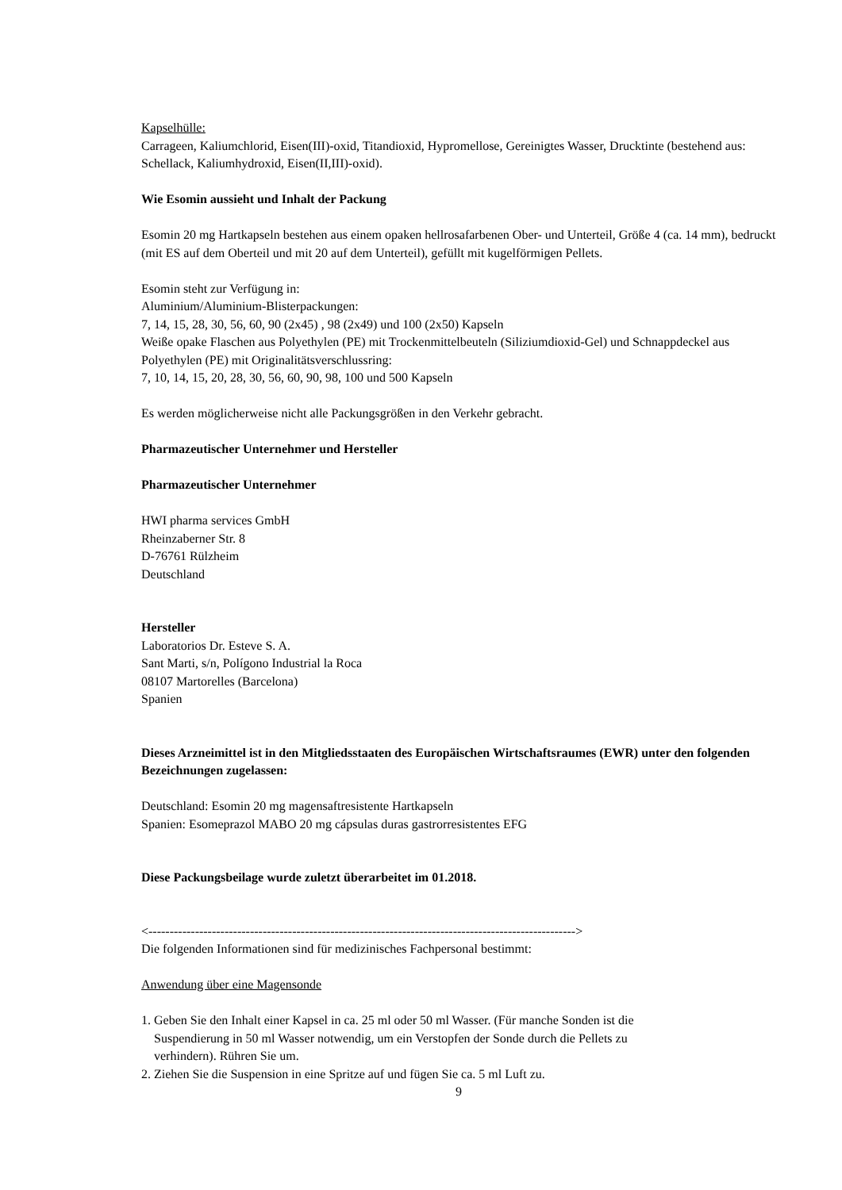Kapselhülle:
Carrageen, Kaliumchlorid, Eisen(III)-oxid, Titandioxid, Hypromellose, Gereinigtes Wasser, Drucktinte (bestehend aus: Schellack, Kaliumhydroxid, Eisen(II,III)-oxid).
Wie Esomin aussieht und Inhalt der Packung
Esomin 20 mg Hartkapseln bestehen aus einem opaken hellrosafarbenen Ober- und Unterteil, Größe 4 (ca. 14 mm), bedruckt (mit ES auf dem Oberteil und mit 20 auf dem Unterteil), gefüllt mit kugelförmigen Pellets.
Esomin steht zur Verfügung in:
Aluminium/Aluminium-Blisterpackungen:
7, 14, 15, 28, 30, 56, 60, 90 (2x45) , 98 (2x49) und 100 (2x50) Kapseln
Weiße opake Flaschen aus Polyethylen (PE) mit Trockenmittelbeuteln (Siliziumdioxid-Gel) und Schnappdeckel aus Polyethylen (PE) mit Originalitätsverschlussring:
7, 10, 14, 15, 20, 28, 30, 56, 60, 90, 98, 100 und 500 Kapseln
Es werden möglicherweise nicht alle Packungsgrößen in den Verkehr gebracht.
Pharmazeutischer Unternehmer und Hersteller
Pharmazeutischer Unternehmer
HWI pharma services GmbH
Rheinzaberner Str. 8
D-76761 Rülzheim
Deutschland
Hersteller
Laboratorios Dr. Esteve S. A.
Sant Marti, s/n, Polígono Industrial la Roca
08107 Martorelles (Barcelona)
Spanien
Dieses Arzneimittel ist in den Mitgliedsstaaten des Europäischen Wirtschaftsraumes (EWR) unter den folgenden Bezeichnungen zugelassen:
Deutschland: Esomin 20 mg magensaftresistente Hartkapseln
Spanien: Esomeprazol MABO 20 mg cápsulas duras gastrorresistentes EFG
Diese Packungsbeilage wurde zuletzt überarbeitet im 01.2018.
<----------------------------------------------------------------------------------------------------->
Die folgenden Informationen sind für medizinisches Fachpersonal bestimmt:
Anwendung über eine Magensonde
1. Geben Sie den Inhalt einer Kapsel in ca. 25 ml oder 50 ml Wasser. (Für manche Sonden ist die
Suspendierung in 50 ml Wasser notwendig, um ein Verstopfen der Sonde durch die Pellets zu
verhindern). Rühren Sie um.
2. Ziehen Sie die Suspension in eine Spritze auf und fügen Sie ca. 5 ml Luft zu.
9